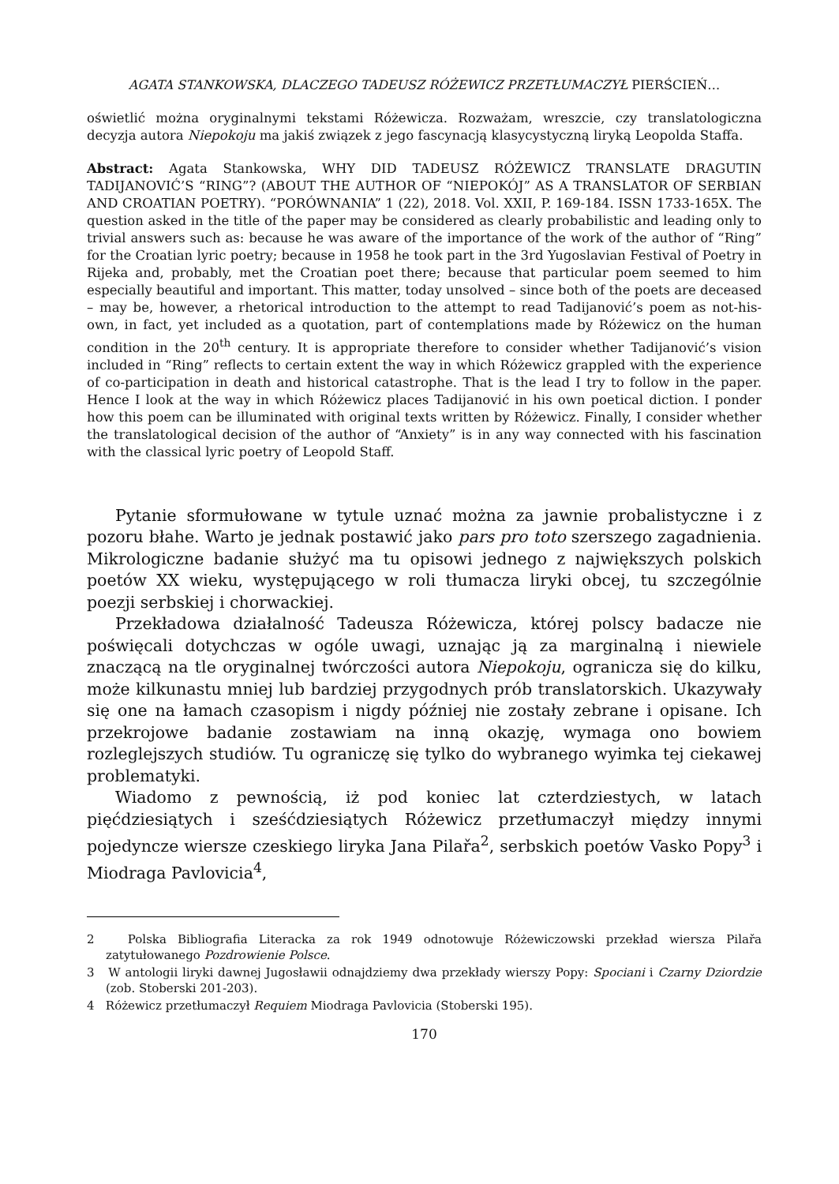AGATA STANKOWSKA, DLACZEGO TADEUSZ RÓŻEWICZ PRZETŁUMACZYŁ PIERŚCIEŃ…
oświetlić można oryginalnymi tekstami Różewicza. Rozważam, wreszcie, czy translatologiczna decyzja autora Niepokoju ma jakiś związek z jego fascynacją klasycystyczną liryką Leopolda Staffa.
Abstract: Agata Stankowska, WHY DID TADEUSZ RÓŻEWICZ TRANSLATE DRAGUTIN TADIJANOVIĆ’S “RING”? (ABOUT THE AUTHOR OF “NIEPOKÓJ” AS A TRANSLATOR OF SERBIAN AND CROATIAN POETRY). “PORÓWNANIA” 1 (22), 2018. Vol. XXII, P. 169-184. ISSN 1733-165X. The question asked in the title of the paper may be considered as clearly probabilistic and leading only to trivial answers such as: because he was aware of the importance of the work of the author of “Ring” for the Croatian lyric poetry; because in 1958 he took part in the 3rd Yugoslavian Festival of Poetry in Rijeka and, probably, met the Croatian poet there; because that particular poem seemed to him especially beautiful and important. This matter, today unsolved – since both of the poets are deceased – may be, however, a rhetorical introduction to the attempt to read Tadijanović’s poem as not-his-own, in fact, yet included as a quotation, part of contemplations made by Różewicz on the human condition in the 20<sup>th</sup> century. It is appropriate therefore to consider whether Tadijanović’s vision included in “Ring” reflects to certain extent the way in which Różewicz grappled with the experience of co-participation in death and historical catastrophe. That is the lead I try to follow in the paper. Hence I look at the way in which Różewicz places Tadijanović in his own poetical diction. I ponder how this poem can be illuminated with original texts written by Różewicz. Finally, I consider whether the translatological decision of the author of “Anxiety” is in any way connected with his fascination with the classical lyric poetry of Leopold Staff.
Pytanie sformułowane w tytule uznać można za jawnie probalistyczne i z pozoru błahe. Warto je jednak postawić jako pars pro toto szerszego zagadnienia. Mikrologiczne badanie służyć ma tu opisowi jednego z największych polskich poetów XX wieku, występującego w roli tłumacza liryki obcej, tu szczególnie poezji serbskiej i chorwackiej.
Przekładowa działalność Tadeusza Różewicza, której polscy badacze nie poświęcali dotychczas w ogóle uwagi, uznając ją za marginalną i niewiele znaczącą na tle oryginalnej twórczości autora Niepokoju, ogranicza się do kilku, może kilkunastu mniej lub bardziej przygodnych prób translatorskich. Ukazywały się one na łamach czasopism i nigdy później nie zostały zebrane i opisane. Ich przekrojowe badanie zostawiam na inną okazję, wymaga ono bowiem rozleglejszych studiów. Tu ograniczę się tylko do wybranego wyimka tej ciekawej problematyki.
Wiadomo z pewnością, iż pod koniec lat czterdziestych, w latach pięćdziesiątych i sześćdziesiątych Różewicz przetłumaczył między innymi pojedyncze wiersze czeskiego liryka Jana Pilařa<sup>2</sup>, serbskich poetów Vasko Popy<sup>3</sup> i Miodraga Pavlovicia<sup>4</sup>,
2 Polska Bibliografia Literacka za rok 1949 odnotowuje Różewiczowski przekład wiersza Pilařa zatytułowanego Pozdrowienie Polsce.
3 W antologii liryki dawnej Jugosławii odnajdziemy dwa przekłady wierszy Popy: Spociani i Czarny Dziordzie (zob. Stoberski 201-203).
4 Różewicz przetłumaczył Requiem Miodraga Pavlovicia (Stoberski 195).
170